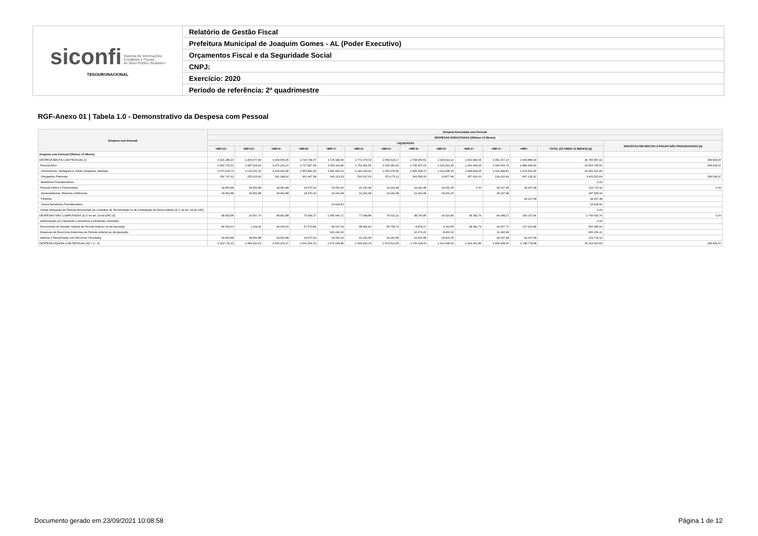| siconfi Sistema de Informações Contábeis e Fiscais do Setor Público Brasileiro TESOURONACIONAL | Relatório de Gestão Fiscal |
| | Prefeitura Municipal de Joaquim Gomes - AL (Poder Executivo) |
| | Orçamentos Fiscal e da Seguridade Social |
| | CNPJ: |
| | Exercício: 2020 |
| | Período de referência: 2º quadrimestre |
RGF-Anexo 01 | Tabela 1.0 - Demonstrativo da Despesa com Pessoal
| Despesa com Pessoal | Despesa Executada com Pessoal | | | | | | | | | | | | | |
| --- | --- | --- | --- | --- | --- | --- | --- | --- | --- | --- | --- | --- | --- | --- |
| | DESPESAS EXECUTADAS (Últimos 12 Meses) | | | | | | | | | | | | | |
| | LIQUIDADAS | | | | | | | | | | | | | INSCRITAS EM RESTOS A PAGAR NÃO PROCESSADOS (b) |
| | <MR-11> | <MR-10> | <MR-9> | <MR-8> | <MR-7> | <MR-6> | <MR-5> | <MR-4> | <MR-3> | <MR-2> | <MR-1> | <MR> | TOTAL (ÚLTIMOS 12 MESES) (a) | |
| Despesa com Pessoal (Últimos 12 Meses) | - | - | - | - | - | - | - | - | - | - | - | - | - | - |
| DESPESA BRUTA COM PESSOAL (I) | 4.421.185,20 | 2.405.977,80 | 4.394.655,25 | 2.736.798,37 | 3.726.180,06 | 2.772.075,03 | 2.654.524,17 | 2.768.909,51 | 2.343.613,21 | 2.302.444,65 | 3.352.207,23 | 2.904.886,94 | 36.783.457,42 | 158.528,47 |
| Pessoal Ativo | 4.402.732,32 | 2.387.524,92 | 4.376.202,37 | 2.717.827,94 | 3.693.119,86 | 2.752.832,55 | 2.635.281,69 | 2.749.667,03 | 2.325.412,96 | 2.302.444,65 | 3.334.009,75 | 2.886.689,46 | 36.563.745,50 | 158.528,47 |
| Vencimentos, Vantagens e Outras Despesas Variáveis | 4.070.934,70 | 2.132.501,02 | 4.034.953,45 | 2.355.860,36 | 3.352.006,23 | 2.242.634,92 | 2.256.106,56 | 2.356.308,70 | 2.314.535,10 | 1.944.818,65 | 3.119.998,81 | 2.479.563,36 | 32.660.221,86 | |
| Obrigações Patronais | 331.797,62 | 255.023,90 | 341.248,92 | 361.967,58 | 341.113,63 | 510.197,63 | 379.175,13 | 393.358,33 | 10.877,86 | 357.626,00 | 214.010,94 | 407.126,10 | 3.903.523,64 | 158.528,47 |
| Benefícios Previdenciários | | | | | | | | | | | | | 0,00 | |
| Pessoal Inativo e Pensionistas | 18.452,88 | 18.452,88 | 18.452,88 | 18.970,43 | 33.060,20 | 19.242,48 | 19.242,48 | 19.242,48 | 18.200,25 | 0,00 | 18.197,48 | 18.197,48 | 219.711,92 | 0,00 |
| Aposentadorias, Reserva e Reformas | 18.452,88 | 18.452,88 | 18.452,88 | 18.970,43 | 19.141,68 | 19.242,48 | 19.242,48 | 19.242,48 | 18.200,25 | | 18.197,48 | | 187.595,92 | |
| Pensões | | | | | | | | | | | | 18.197,48 | 18.197,48 | |
| Outros Benefícios Previdenciários | | | | | 13.918,52 | | | | | | | | 13.918,52 | |
| Outras Despesas de Pessoal decorrentes de Contratos de Terceirização ou de contratação de forma indireta (§ 1º do art. 18 da LRF) | | | | | | | | | | | | | 0,00 | |
| DESPESAS NÃO COMPUTADAS (§ 1º do art. 19 da LRF) (II) | 98.452,88 | 19.567,79 | 58.452,88 | 76.544,27 | 1.055.940,17 | 77.648,88 | 75.002,22 | 38.790,85 | 30.314,80 | 38.182,79 | 44.048,27 | 156.107,96 | 1.769.053,76 | 0,00 |
| Indenizações por Demissão e Incentivos à Demissão Voluntária | | | | | | | | | | | | | 0,00 | |
| Decorrentes de Decisão Judicial de Período Anterior ao da Apuração | 80.000,00 | 1.114,91 | 40.000,00 | 57.573,84 | 96.637,04 | 58.406,40 | 55.759,74 | 8.878,17 | 4.114,55 | 38.182,79 | 14.607,71 | 137.910,48 | 593.185,63 | |
| Despesas de Exercícios Anteriores de Período Anterior ao da Apuração | | | | | 926.242,93 | | | 10.670,20 | 8.000,00 | | 11.243,08 | | 956.156,21 | |
| Inativos e Pensionistas com Recursos Vinculados | 18.452,88 | 18.452,88 | 18.452,88 | 18.970,43 | 33.060,20 | 19.242,48 | 19.242,48 | 19.242,48 | 18.200,25 | | 18.197,48 | 18.197,48 | 219.711,92 | |
| DESPESA LÍQUIDA COM PESSOAL (III) = (I - II) | 4.322.732,32 | 2.386.410,01 | 4.336.202,37 | 2.660.254,10 | 2.670.239,89 | 2.694.426,15 | 2.579.521,95 | 2.730.118,66 | 2.313.298,41 | 2.264.261,86 | 3.308.158,96 | 2.748.778,98 | 35.014.403,66 | 158.528,47 |
Documento gerado em 23/09/2021 10:08:58
Página 1 de 12